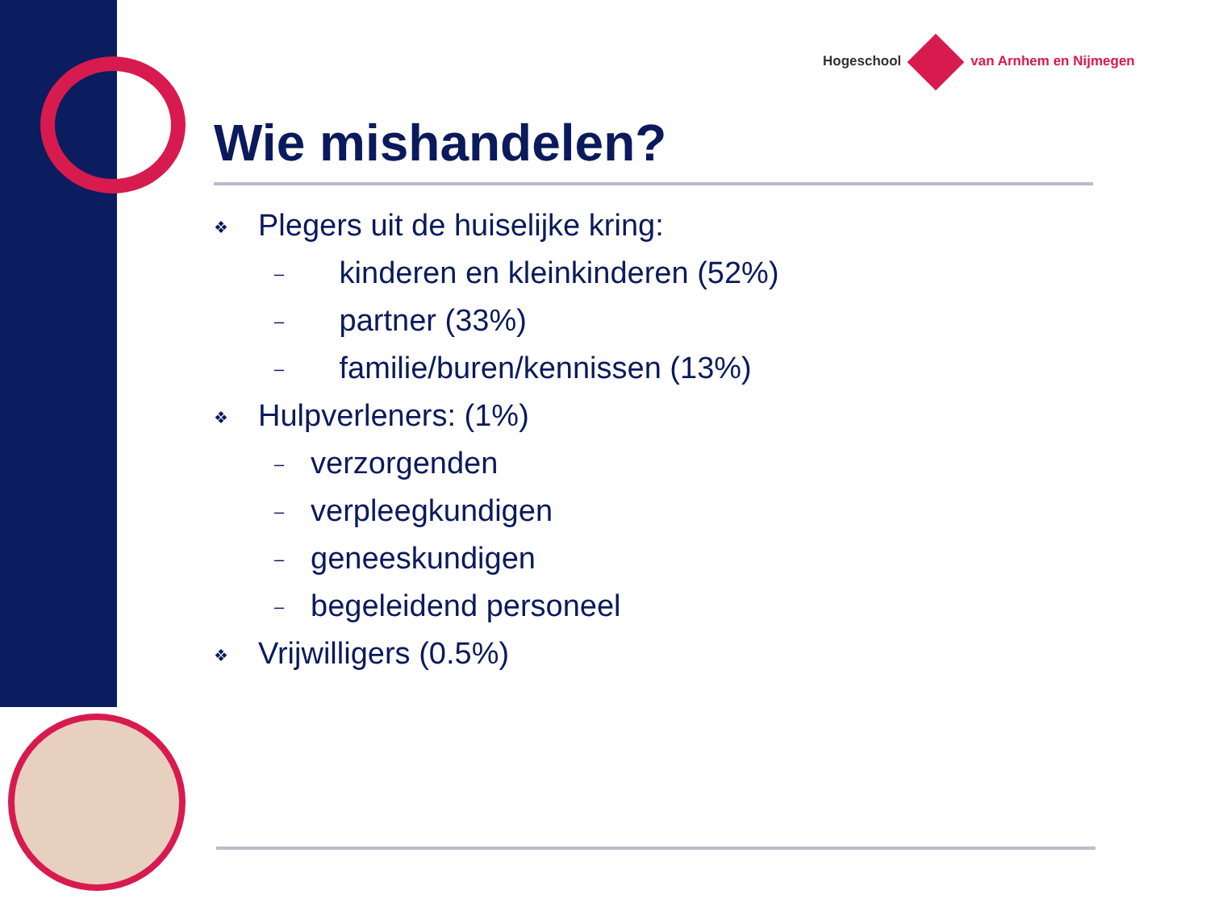Hogeschool van Arnhem en Nijmegen
Wie mishandelen?
❖ Plegers uit de huiselijke kring:
– kinderen en kleinkinderen (52%)
– partner (33%)
– familie/buren/kennissen (13%)
❖ Hulpverleners: (1%)
– verzorgenden
– verpleegkundigen
– geneeskundigen
– begeleidend personeel
❖ Vrijwilligers (0.5%)